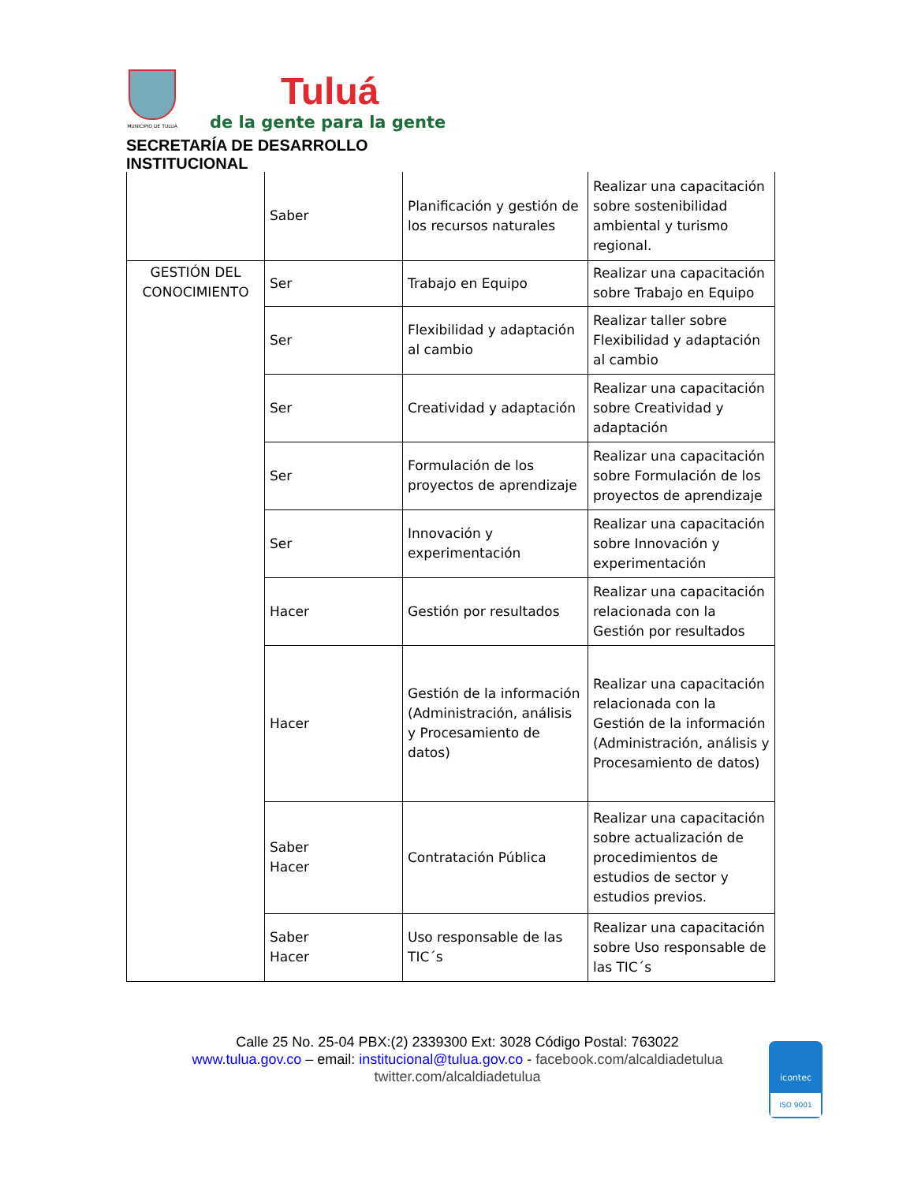MUNICIPIO DE TULUÁ
Tuluá
de la gente para la gente
SECRETARÍA DE DESARROLLO INSTITUCIONAL
| | Saber | Planificación y gestión de los recursos naturales | Realizar una capacitación sobre sostenibilidad ambiental y turismo regional. |
| GESTIÓN DEL CONOCIMIENTO | Ser | Trabajo en Equipo | Realizar una capacitación sobre Trabajo en Equipo |
| | Ser | Flexibilidad y adaptación al cambio | Realizar taller sobre Flexibilidad y adaptación al cambio |
| | Ser | Creatividad y adaptación | Realizar una capacitación sobre Creatividad y adaptación |
| | Ser | Formulación de los proyectos de aprendizaje | Realizar una capacitación sobre Formulación de los proyectos de aprendizaje |
| | Ser | Innovación y experimentación | Realizar una capacitación sobre Innovación y experimentación |
| | Hacer | Gestión por resultados | Realizar una capacitación relacionada con la Gestión por resultados |
| | Hacer | Gestión de la información (Administración, análisis y Procesamiento de datos) | Realizar una capacitación relacionada con la Gestión de la información (Administración, análisis y Procesamiento de datos) |
| | Saber Hacer | Contratación Pública | Realizar una capacitación sobre actualización de procedimientos de estudios de sector y estudios previos. |
| | Saber Hacer | Uso responsable de las TIC´s | Realizar una capacitación sobre Uso responsable de las TIC´s |
Calle 25 No. 25-04 PBX:(2) 2339300 Ext: 3028 Código Postal: 763022
www.tulua.gov.co – email: institucional@tulua.gov.co - facebook.com/alcaldiadetulua
twitter.com/alcaldiadetulua
icontec
ISO 9001